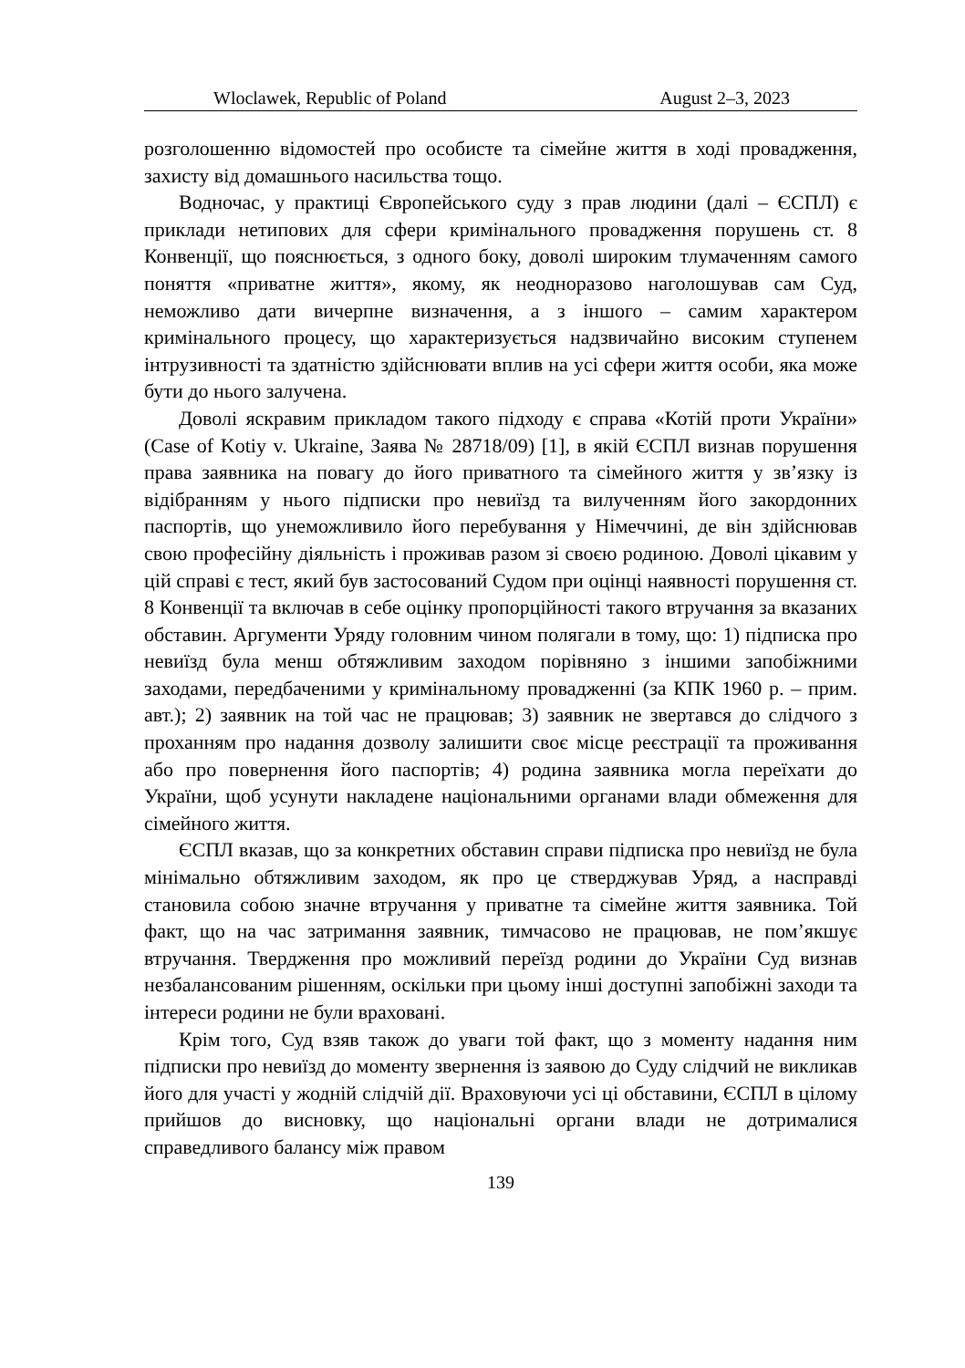Wloclawek, Republic of Poland August 2–3, 2023
розголошенню відомостей про особисте та сімейне життя в ході провадження, захисту від домашнього насильства тощо.
Водночас, у практиці Європейського суду з прав людини (далі – ЄСПЛ) є приклади нетипових для сфери кримінального провадження порушень ст. 8 Конвенції, що пояснюється, з одного боку, доволі широким тлумаченням самого поняття «приватне життя», якому, як неодноразово наголошував сам Суд, неможливо дати вичерпне визначення, а з іншого – самим характером кримінального процесу, що характеризується надзвичайно високим ступенем інтрузивності та здатністю здійснювати вплив на усі сфери життя особи, яка може бути до нього залучена.
Доволі яскравим прикладом такого підходу є справа «Котій проти України» (Case of Kotiy v. Ukraine, Заява № 28718/09) [1], в якій ЄСПЛ визнав порушення права заявника на повагу до його приватного та сімейного життя у зв’язку із відібранням у нього підписки про невиїзд та вилученням його закордонних паспортів, що унеможливило його перебування у Німеччині, де він здійснював свою професійну діяльність і проживав разом зі своєю родиною. Доволі цікавим у цій справі є тест, який був застосований Судом при оцінці наявності порушення ст. 8 Конвенції та включав в себе оцінку пропорційності такого втручання за вказаних обставин. Аргументи Уряду головним чином полягали в тому, що: 1) підписка про невиїзд була менш обтяжливим заходом порівняно з іншими запобіжними заходами, передбаченими у кримінальному провадженні (за КПК 1960 р. – прим. авт.); 2) заявник на той час не працював; 3) заявник не звертався до слідчого з проханням про надання дозволу залишити своє місце реєстрації та проживання або про повернення його паспортів; 4) родина заявника могла переїхати до України, щоб усунути накладене національними органами влади обмеження для сімейного життя.
ЄСПЛ вказав, що за конкретних обставин справи підписка про невиїзд не була мінімально обтяжливим заходом, як про це стверджував Уряд, а насправді становила собою значне втручання у приватне та сімейне життя заявника. Той факт, що на час затримання заявник, тимчасово не працював, не пом’якшує втручання. Твердження про можливий переїзд родини до України Суд визнав незбалансованим рішенням, оскільки при цьому інші доступні запобіжні заходи та інтереси родини не були враховані.
Крім того, Суд взяв також до уваги той факт, що з моменту надання ним підписки про невиїзд до моменту звернення із заявою до Суду слідчий не викликав його для участі у жодній слідчій дії. Враховуючи усі ці обставини, ЄСПЛ в цілому прийшов до висновку, що національні органи влади не дотрималися справедливого балансу між правом
139